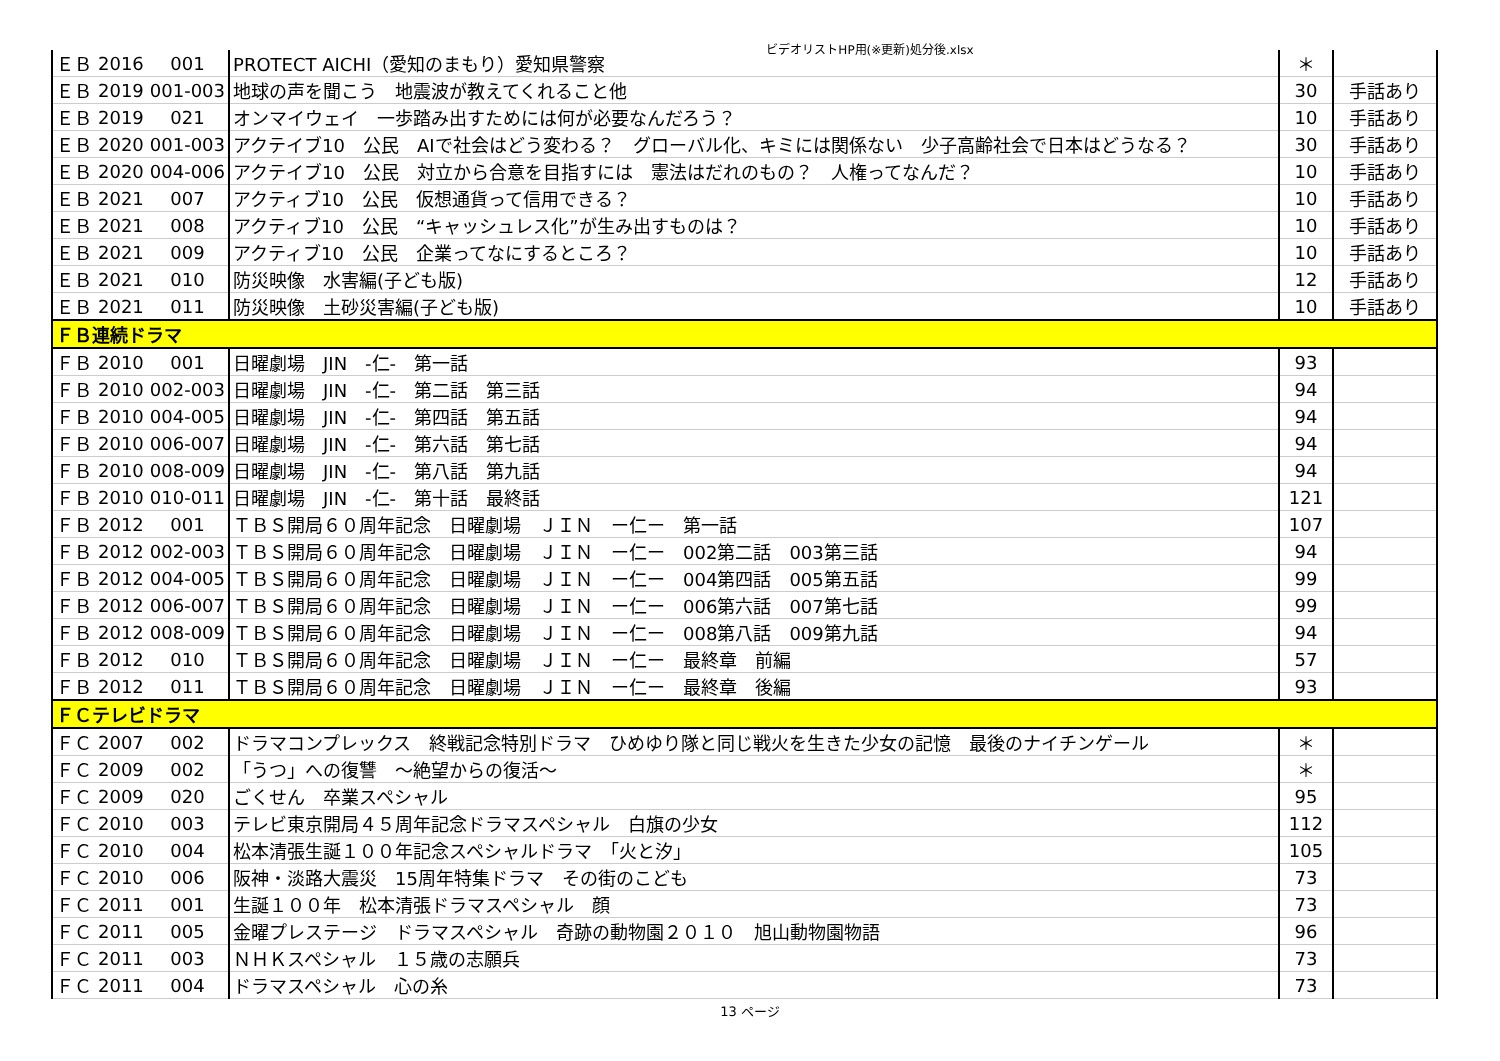ビデオリストHP用(※更新)処分後.xlsx
| ＥＢ | 2016 | 001 | PROTECT AICHI（愛知のまもり）愛知県警察 | ＊ | |
| ＥＢ | 2019 | 001-003 | 地球の声を聞こう 地震波が教えてくれること他 | 30 | 手話あり |
| ＥＢ | 2019 | 021 | オンマイウェイ 一歩踏み出すためには何が必要なんだろう？ | 10 | 手話あり |
| ＥＢ | 2020 | 001-003 | アクテイブ10 公民 AIで社会はどう変わる？ グローバル化、キミには関係ない 少子高齢社会で日本はどうなる？ | 30 | 手話あり |
| ＥＢ | 2020 | 004-006 | アクテイブ10 公民 対立から合意を目指すには 憲法はだれのもの？ 人権ってなんだ？ | 10 | 手話あり |
| ＥＢ | 2021 | 007 | アクティブ10 公民 仮想通貨って信用できる？ | 10 | 手話あり |
| ＥＢ | 2021 | 008 | アクティブ10 公民 “キャッシュレス化”が生み出すものは？ | 10 | 手話あり |
| ＥＢ | 2021 | 009 | アクティブ10 公民 企業ってなにするところ？ | 10 | 手話あり |
| ＥＢ | 2021 | 010 | 防災映像 水害編(子ども版) | 12 | 手話あり |
| ＥＢ | 2021 | 011 | 防災映像 土砂災害編(子ども版) | 10 | 手話あり |
| ＦＢ連続ドラマ | | | | | |
| ＦＢ | 2010 | 001 | 日曜劇場 JIN -仁- 第一話 | 93 | |
| ＦＢ | 2010 | 002-003 | 日曜劇場 JIN -仁- 第二話 第三話 | 94 | |
| ＦＢ | 2010 | 004-005 | 日曜劇場 JIN -仁- 第四話 第五話 | 94 | |
| ＦＢ | 2010 | 006-007 | 日曜劇場 JIN -仁- 第六話 第七話 | 94 | |
| ＦＢ | 2010 | 008-009 | 日曜劇場 JIN -仁- 第八話 第九話 | 94 | |
| ＦＢ | 2010 | 010-011 | 日曜劇場 JIN -仁- 第十話 最終話 | 121 | |
| ＦＢ | 2012 | 001 | ＴＢＳ開局６０周年記念 日曜劇場 ＪＩＮ ー仁ー 第一話 | 107 | |
| ＦＢ | 2012 | 002-003 | ＴＢＳ開局６０周年記念 日曜劇場 ＪＩＮ ー仁ー 002第二話 003第三話 | 94 | |
| ＦＢ | 2012 | 004-005 | ＴＢＳ開局６０周年記念 日曜劇場 ＪＩＮ ー仁ー 004第四話 005第五話 | 99 | |
| ＦＢ | 2012 | 006-007 | ＴＢＳ開局６０周年記念 日曜劇場 ＪＩＮ ー仁ー 006第六話 007第七話 | 99 | |
| ＦＢ | 2012 | 008-009 | ＴＢＳ開局６０周年記念 日曜劇場 ＪＩＮ ー仁ー 008第八話 009第九話 | 94 | |
| ＦＢ | 2012 | 010 | ＴＢＳ開局６０周年記念 日曜劇場 ＪＩＮ ー仁ー 最終章 前編 | 57 | |
| ＦＢ | 2012 | 011 | ＴＢＳ開局６０周年記念 日曜劇場 ＪＩＮ ー仁ー 最終章 後編 | 93 | |
| ＦＣテレビドラマ | | | | | |
| ＦＣ | 2007 | 002 | ドラマコンプレックス 終戦記念特別ドラマ ひめゆり隊と同じ戦火を生きた少女の記憶 最後のナイチンゲール | ＊ | |
| ＦＣ | 2009 | 002 | 「うつ」への復讐 ～絶望からの復活～ | ＊ | |
| ＦＣ | 2009 | 020 | ごくせん 卒業スペシャル | 95 | |
| ＦＣ | 2010 | 003 | テレビ東京開局４５周年記念ドラマスペシャル 白旗の少女 | 112 | |
| ＦＣ | 2010 | 004 | 松本清張生誕１００年記念スペシャルドラマ 「火と汐」 | 105 | |
| ＦＣ | 2010 | 006 | 阪神・淡路大震災 15周年特集ドラマ その街のこども | 73 | |
| ＦＣ | 2011 | 001 | 生誕１００年 松本清張ドラマスペシャル 顔 | 73 | |
| ＦＣ | 2011 | 005 | 金曜プレステージ ドラマスペシャル 奇跡の動物園２０１０ 旭山動物園物語 | 96 | |
| ＦＣ | 2011 | 003 | ＮＨＫスペシャル １５歳の志願兵 | 73 | |
| ＦＣ | 2011 | 004 | ドラマスペシャル 心の糸 | 73 | |
13 ページ